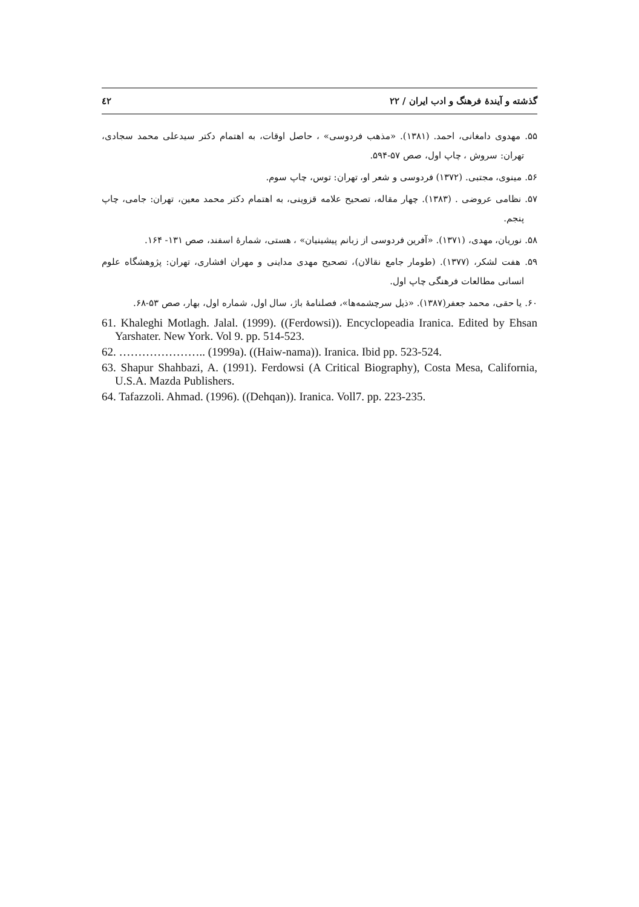گذشته و آیندهٔ فرهنگ و ادب ایران / ۲۲ ٤٢
۵۵. مهدوی دامغانی، احمد. (۱۳۸۱). «مذهب فردوسی» ، حاصل اوقات، به اهتمام دکتر سیدعلی محمد سجادی، تهران: سروش ، چاپ اول، صص ۵۷-۵۹۴.
۵۶. مینوی، مجتبی. (۱۳۷۲) فردوسی و شعر او، تهران: توس، چاپ سوم.
۵۷. نظامی عروضی . (۱۳۸۳). چهار مقاله، تصحیح علامه قزوینی، به اهتمام دکتر محمد معین، تهران: جامی، چاپ پنجم.
۵۸. نوریان، مهدی، (۱۳۷۱). «آفرین فردوسی از زبانم پیشینیان» ، هستی، شمارهٔ اسفند، صص ۱۳۱- ۱۶۴.
۵۹. هفت لشکر، (۱۳۷۷). (طومار جامع نقالان)، تصحیح مهدی مداینی و مهران افشاری، تهران: پژوهشگاه علوم انسانی مطالعات فرهنگی چاپ اول.
۶۰. یا حقی، محمد جعفر(۱۳۸۷). «ذیل سرچشمه‌ها»، فصلنامهٔ باژ، سال اول، شماره اول، بهار، صص ۵۳-۶۸.
61. Khaleghi Motlagh. Jalal. (1999). ((Ferdowsi)). Encyclopeadia Iranica. Edited by Ehsan Yarshater. New York. Vol 9. pp. 514-523.
62. ………………….. (1999a). ((Haiw-nama)). Iranica. Ibid pp. 523-524.
63. Shapur Shahbazi, A. (1991). Ferdowsi (A Critical Biography), Costa Mesa, California, U.S.A. Mazda Publishers.
64. Tafazzoli. Ahmad. (1996). ((Dehqan)). Iranica. Voll7. pp. 223-235.